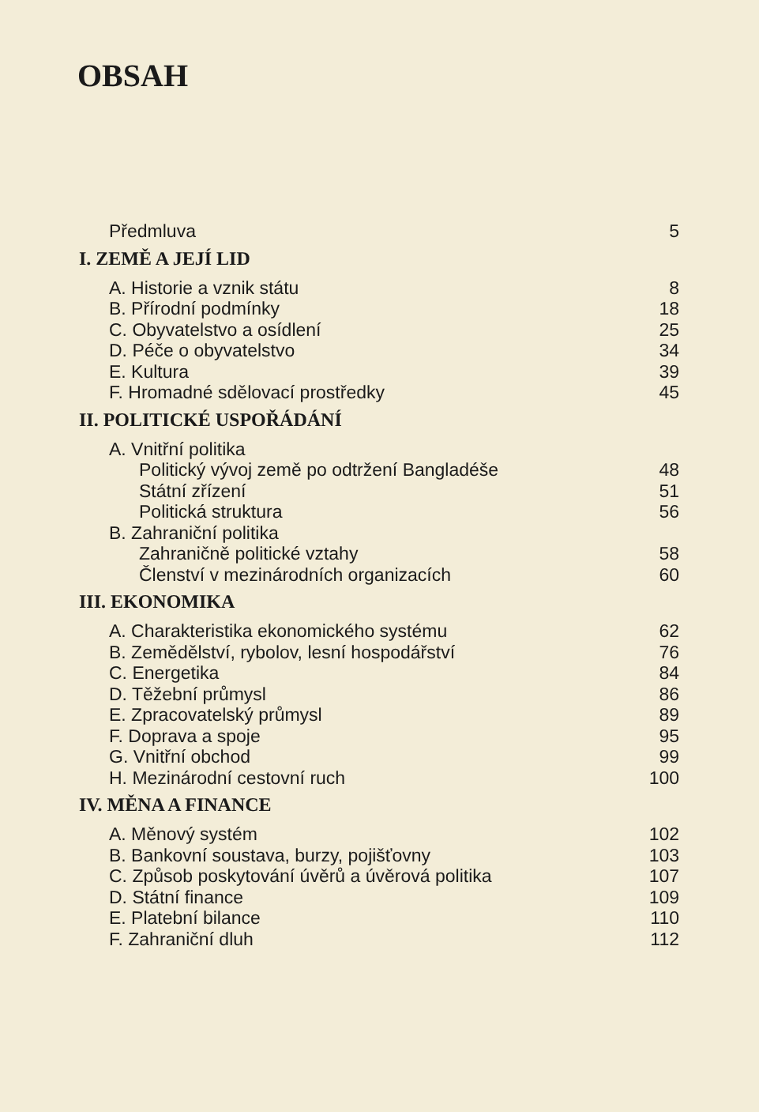OBSAH
Předmluva 5
I. ZEMĚ A JEJÍ LID
A. Historie a vznik státu 8
B. Přírodní podmínky 18
C. Obyvatelstvo a osídlení 25
D. Péče o obyvatelstvo 34
E. Kultura 39
F. Hromadné sdělovací prostředky 45
II. POLITICKÉ USPOŘÁDÁNÍ
A. Vnitřní politika
Politický vývoj země po odtržení Bangladéše 48
Státní zřízení 51
Politická struktura 56
B. Zahraniční politika
Zahraničně politické vztahy 58
Členství v mezinárodních organizacích 60
III. EKONOMIKA
A. Charakteristika ekonomického systému 62
B. Zemědělství, rybolov, lesní hospodářství 76
C. Energetika 84
D. Těžební průmysl 86
E. Zpracovatelský průmysl 89
F. Doprava a spoje 95
G. Vnitřní obchod 99
H. Mezinárodní cestovní ruch 100
IV. MĚNA A FINANCE
A. Měnový systém 102
B. Bankovní soustava, burzy, pojišťovny 103
C. Způsob poskytování úvěrů a úvěrová politika 107
D. Státní finance 109
E. Platební bilance 110
F. Zahraniční dluh 112